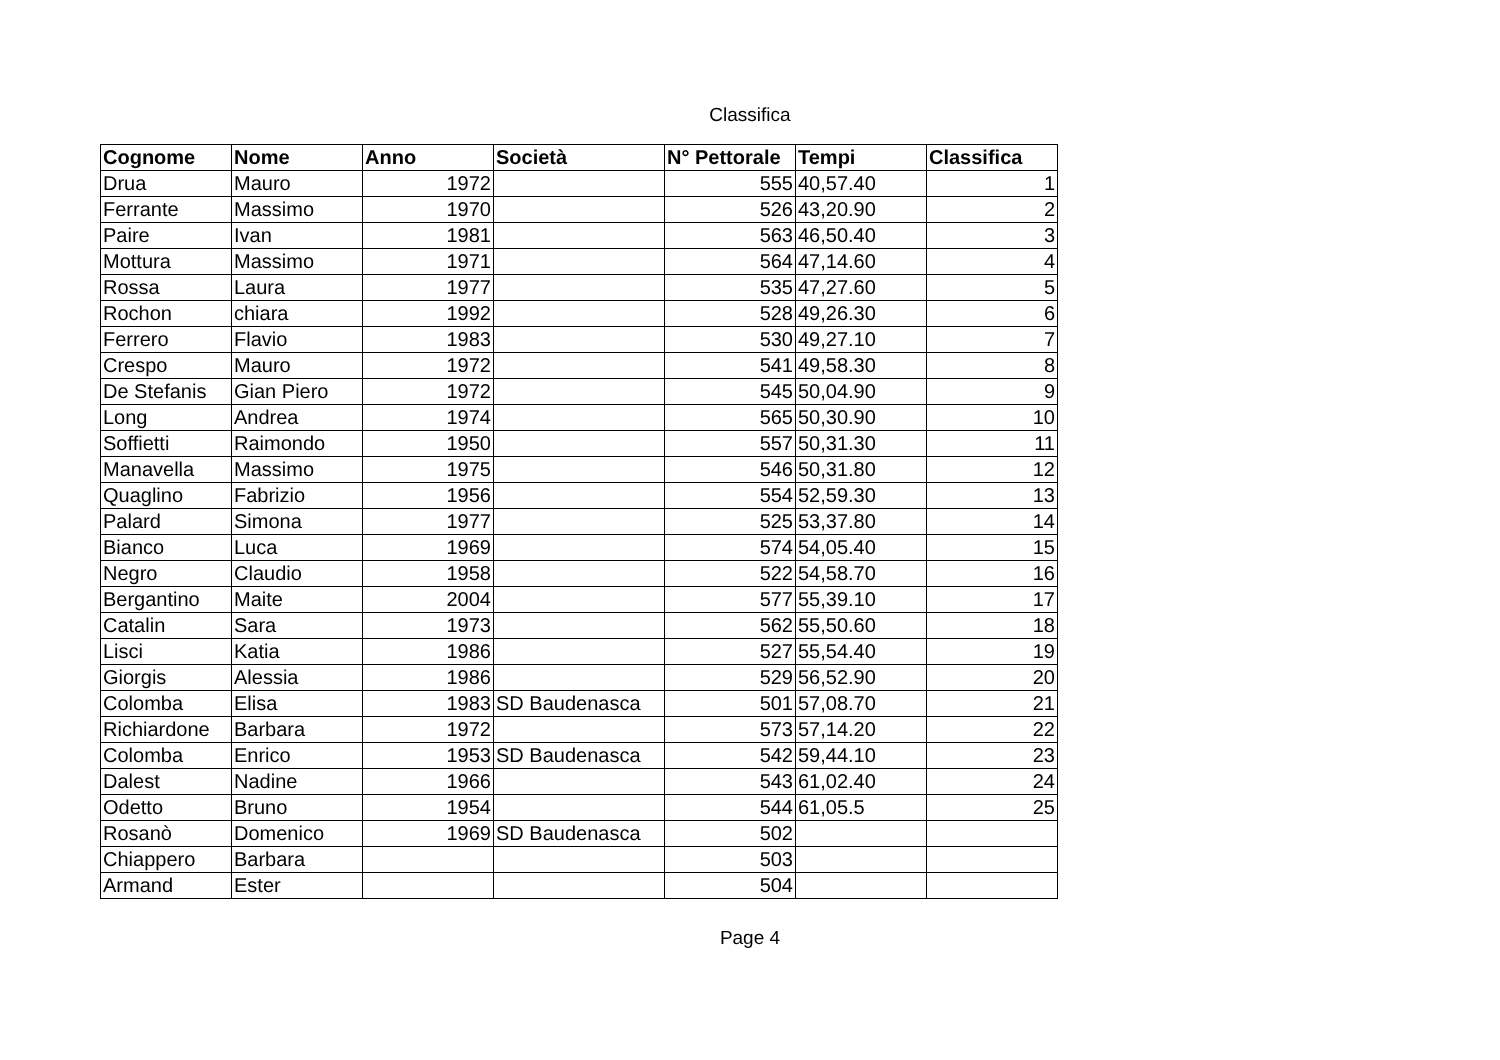Classifica
| Cognome | Nome | Anno | Società | N° Pettorale | Tempi | Classifica |
| --- | --- | --- | --- | --- | --- | --- |
| Drua | Mauro | 1972 | | 555 | 40,57.40 | 1 |
| Ferrante | Massimo | 1970 | | 526 | 43,20.90 | 2 |
| Paire | Ivan | 1981 | | 563 | 46,50.40 | 3 |
| Mottura | Massimo | 1971 | | 564 | 47,14.60 | 4 |
| Rossa | Laura | 1977 | | 535 | 47,27.60 | 5 |
| Rochon | chiara | 1992 | | 528 | 49,26.30 | 6 |
| Ferrero | Flavio | 1983 | | 530 | 49,27.10 | 7 |
| Crespo | Mauro | 1972 | | 541 | 49,58.30 | 8 |
| De Stefanis | Gian Piero | 1972 | | 545 | 50,04.90 | 9 |
| Long | Andrea | 1974 | | 565 | 50,30.90 | 10 |
| Soffietti | Raimondo | 1950 | | 557 | 50,31.30 | 11 |
| Manavella | Massimo | 1975 | | 546 | 50,31.80 | 12 |
| Quaglino | Fabrizio | 1956 | | 554 | 52,59.30 | 13 |
| Palard | Simona | 1977 | | 525 | 53,37.80 | 14 |
| Bianco | Luca | 1969 | | 574 | 54,05.40 | 15 |
| Negro | Claudio | 1958 | | 522 | 54,58.70 | 16 |
| Bergantino | Maite | 2004 | | 577 | 55,39.10 | 17 |
| Catalin | Sara | 1973 | | 562 | 55,50.60 | 18 |
| Lisci | Katia | 1986 | | 527 | 55,54.40 | 19 |
| Giorgis | Alessia | 1986 | | 529 | 56,52.90 | 20 |
| Colomba | Elisa | 1983 | SD Baudenasca | 501 | 57,08.70 | 21 |
| Richiardone | Barbara | 1972 | | 573 | 57,14.20 | 22 |
| Colomba | Enrico | 1953 | SD Baudenasca | 542 | 59,44.10 | 23 |
| Dalest | Nadine | 1966 | | 543 | 61,02.40 | 24 |
| Odetto | Bruno | 1954 | | 544 | 61,05.5 | 25 |
| Rosanò | Domenico | 1969 | SD Baudenasca | 502 | | |
| Chiappero | Barbara | | | 503 | | |
| Armand | Ester | | | 504 | | |
Page 4